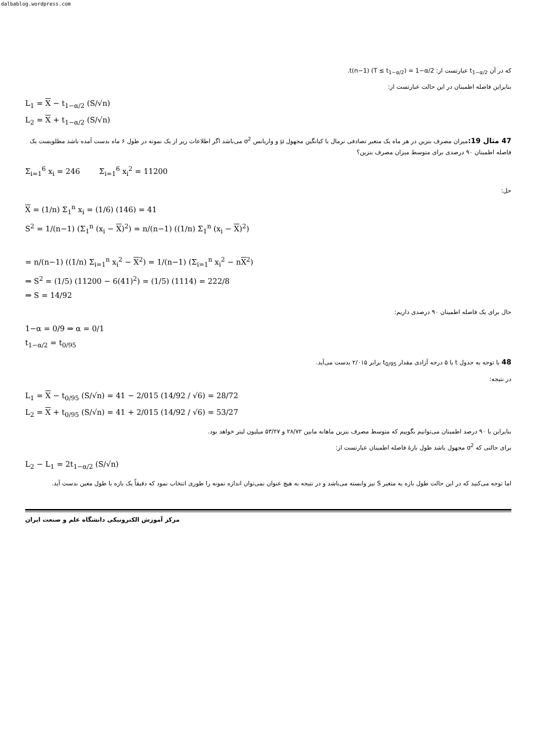dalbablog.wordpress.com
که در آن t<sub>1−α/2</sub> عبارتست از: t(n−1) (T ≤ t<sub>1−α/2</sub>) = 1−α/2.
بنابراین فاصله اطمینان در این حالت عبارتست از:
L<sub>1</sub> = X − t<sub>1−α/2</sub> (S/√n)
L<sub>2</sub> = X + t<sub>1−α/2</sub> (S/√n)
47 مثال 19: میزان مصرف بنزین در هر ماه یک متغیر تصادفی نرمال با کیانگین مجهول μ و واریانس σ<sup>2</sup> می‌باشد اگر اطلاعات زیر از یک نمونه در طول ۶ ماه بدست آمده باشد مطلوبست یک فاصله اطمینان ۹۰ درصدی برای متوسط میزان مصرف بنزین؟
Σ<sub>i=1</sub><sup>6</sup> x<sub>i</sub> = 246 Σ<sub>i=1</sub><sup>6</sup> x<sub>i</sub><sup>2</sup> = 11200
حل:
X = (1/n) Σ<sub>1</sub><sup>n</sup> x<sub>i</sub> = (1/6) (146) = 41
S<sup>2</sup> = 1/(n−1) (Σ<sub>1</sub><sup>n</sup> (x<sub>i</sub> − X)<sup>2</sup>) = n/(n−1) ((1/n) Σ<sub>1</sub><sup>n</sup> (x<sub>i</sub> − X)<sup>2</sup>)
= n/(n−1) ((1/n) Σ<sub>i=1</sub><sup>n</sup> x<sub>i</sub><sup>2</sup> − X<sup>2</sup>) = 1/(n−1) (Σ<sub>i=1</sub><sup>n</sup> x<sub>i</sub><sup>2</sup> − nX<sup>2</sup>)
⇒ S<sup>2</sup> = (1/5) (11200 − 6(41)<sup>2</sup>) = (1/5) (1114) = 222/8
⇒ S = 14/92
حال برای یک فاصله اطمینان ۹۰ درصدی داریم:
1−α = 0/9 ⇒ α = 0/1
t<sub>1−α/2</sub> = t<sub>0/95</sub>
48 با توجه به جدول t با ۵ درجه آزادی مقدار t<sub>0/95</sub> برابر ۲/۰۱۵ بدست می‌آید.
در نتیجه:
L<sub>1</sub> = X − t<sub>0/95</sub> (S/√n) = 41 − 2/015 (14/92 / √6) = 28/72
L<sub>2</sub> = X + t<sub>0/95</sub> (S/√n) = 41 + 2/015 (14/92 / √6) = 53/27
بنابراین با ۹۰ درصد اطمینان می‌توانیم بگوییم که متوسط مصرف بنزین ماهانه مابین ۲۸/۷۲ و ۵۳/۲۷ میلیون لیتر خواهد بود.
برای حالتی که σ<sup>2</sup> مجهول باشد طول بازهٔ فاصله اطمینان عبارتست از:
L<sub>2</sub> − L<sub>1</sub> = 2t<sub>1−α/2</sub> (S/√n)
اما توجه می‌کنید که در این حالت طول بازه به متغیر S نیز وابسته می‌باشد و در نتیجه به هیچ عنوان نمی‌توان اندازه نمونه را طوری انتخاب نمود که دقیقاً یک بازه با طول معین بدست آید.
مرکز آموزش الکترونیکی دانشگاه علم و صنعت ایران